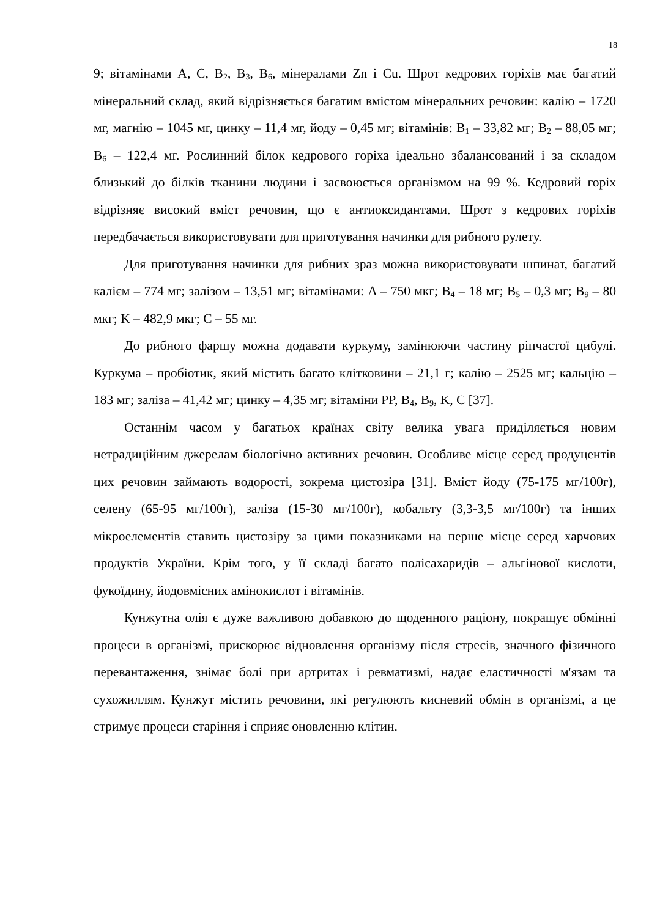18
9; вітамінами А, С, В<sub>2</sub>, В<sub>3</sub>, В<sub>6</sub>, мінералами Zn і Cu. Шрот кедрових горіхів має багатий мінеральний склад, який відрізняється багатим вмістом мінеральних речовин: калію – 1720 мг, магнію – 1045 мг, цинку – 11,4 мг, йоду – 0,45 мг; вітамінів: B<sub>1</sub> – 33,82 мг; B<sub>2</sub> – 88,05 мг; B<sub>6</sub> – 122,4 мг. Рослинний білок кедрового горіха ідеально збалансований і за складом близький до білків тканини людини і засвоюється організмом на 99 %. Кедровий горіх відрізняє високий вміст речовин, що є антиоксидантами. Шрот з кедрових горіхів передбачається використовувати для приготування начинки для рибного рулету.
Для приготування начинки для рибних зраз можна використовувати шпинат, багатий калієм – 774 мг; залізом – 13,51 мг; вітамінами: A – 750 мкг; B<sub>4</sub> – 18 мг; B<sub>5</sub> – 0,3 мг; B<sub>9</sub> – 80 мкг; K – 482,9 мкг; C – 55 мг.
До рибного фаршу можна додавати куркуму, замінюючи частину ріпчастої цибулі. Куркума – пробіотик, який містить багато клітковини – 21,1 г; калію – 2525 мг; кальцію – 183 мг; заліза – 41,42 мг; цинку – 4,35 мг; вітаміни PP, B<sub>4</sub>, B<sub>9</sub>, K, C [37].
Останнім часом у багатьох країнах світу велика увага приділяється новим нетрадиційним джерелам біологічно активних речовин. Особливе місце серед продуцентів цих речовин займають водорості, зокрема цистозіра [31]. Вміст йоду (75-175 мг/100г), селену (65-95 мг/100г), заліза (15-30 мг/100г), кобальту (3,3-3,5 мг/100г) та інших мікроелементів ставить цистозіру за цими показниками на перше місце серед харчових продуктів України. Крім того, у її складі багато полісахаридів – альгінової кислоти, фукоїдину, йодовмісних амінокислот і вітамінів.
Кунжутна олія є дуже важливою добавкою до щоденного раціону, покращує обмінні процеси в організмі, прискорює відновлення організму після стресів, значного фізичного перевантаження, знімає болі при артритах і ревматизмі, надає еластичності м'язам та сухожиллям. Кунжут містить речовини, які регулюють кисневий обмін в організмі, а це стримує процеси старіння і сприяє оновленню клітин.